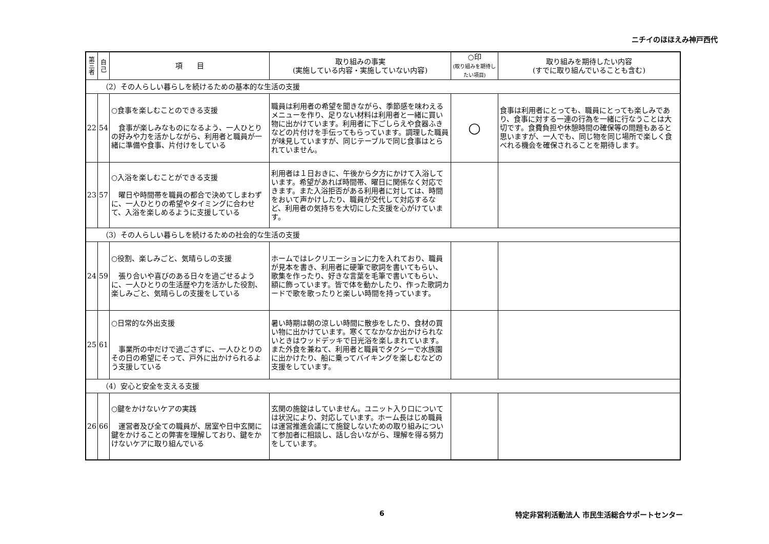ニチイのほほえみ神戸西代
| 第三者 | 自己 | 項 目 | 取り組みの事実 (実施している内容・実施していない内容) | ○印 (取り組みを期待したい項目) | 取り組みを期待したい内容 (すでに取り組んでいることも含む) |
| --- | --- | --- | --- | --- | --- |
| （2）その人らしい暮らしを続けるための基本的な生活の支援 | | | | | |
| 22 | 54 | ○食事を楽しむことのできる支援 食事が楽しみなものになるよう、一人ひとりの好みや力を活かしながら、利用者と職員が一緒に準備や食事、片付けをしている | 職員は利用者の希望を聞きながら、季節感を味わえるメニューを作り、足りない材料は利用者と一緒に買い物に出かけています。利用者に下ごしらえや食器ふきなどの片付けを手伝ってもらっています。調理した職員が味見していますが、同じテーブルで同じ食事はとられていません。 | ○ | 食事は利用者にとっても、職員にとっても楽しみであり、食事に対する一連の行為を一緒に行なうことは大切です。食費負担や休憩時間の確保等の問題もあると思いますが、一人でも、同じ物を同じ場所で楽しく食べれる機会を確保されることを期待します。 |
| 23 | 57 | ○入浴を楽しむことができる支援 曜日や時間帯を職員の都合で決めてしまわずに、一人ひとりの希望やタイミングに合わせて、入浴を楽しめるように支援している | 利用者は１日おきに、午後から夕方にかけて入浴しています。希望があれば時間帯、曜日に関係なく対応できます。また入浴拒否がある利用者に対しては、時間をおいて声かけしたり、職員が交代して対応するなど、利用者の気持ちを大切にした支援を心がけています。 | | |
| （3）その人らしい暮らしを続けるための社会的な生活の支援 | | | | | |
| 24 | 59 | ○役割、楽しみごと、気晴らしの支援 張り合いや喜びのある日々を過ごせるように、一人ひとりの生活歴や力を活かした役割、楽しみごと、気晴らしの支援をしている | ホームではレクリエーションに力を入れており、職員が見本を書き、利用者に硬筆で歌詞を書いてもらい、歌集を作ったり、好きな言葉を毛筆で書いてもらい、額に飾っています。皆で体を動かしたり、作った歌詞カードで歌を歌ったりと楽しい時間を持っています。 | | |
| 25 | 61 | ○日常的な外出支援 事業所の中だけで過ごさずに、一人ひとりのその日の希望にそって、戸外に出かけられるよう支援している | 暑い時期は朝の涼しい時間に散歩をしたり、食材の買い物に出かけています。寒くてなかなか出かけられないときはウッドデッキで日光浴を楽しまれています。また外食を兼ねて、利用者と職員でタクシーで水族園に出かけたり、船に乗ってバイキングを楽しむなどの支援をしています。 | | |
| （4）安心と安全を支える支援 | | | | | |
| 26 | 66 | ○鍵をかけないケアの実践 運営者及び全ての職員が、居室や日中玄関に鍵をかけることの弊害を理解しており、鍵をかけないケアに取り組んでいる | 玄関の施錠はしていません。ユニット入り口については状況により、対応しています。ホーム長はじめ職員は運営推進会議にて施錠しないための取り組みについて参加者に相談し、話し合いながら、理解を得る努力をしています。 | | |
6 特定非営利活動法人 市民生活総合サポートセンター